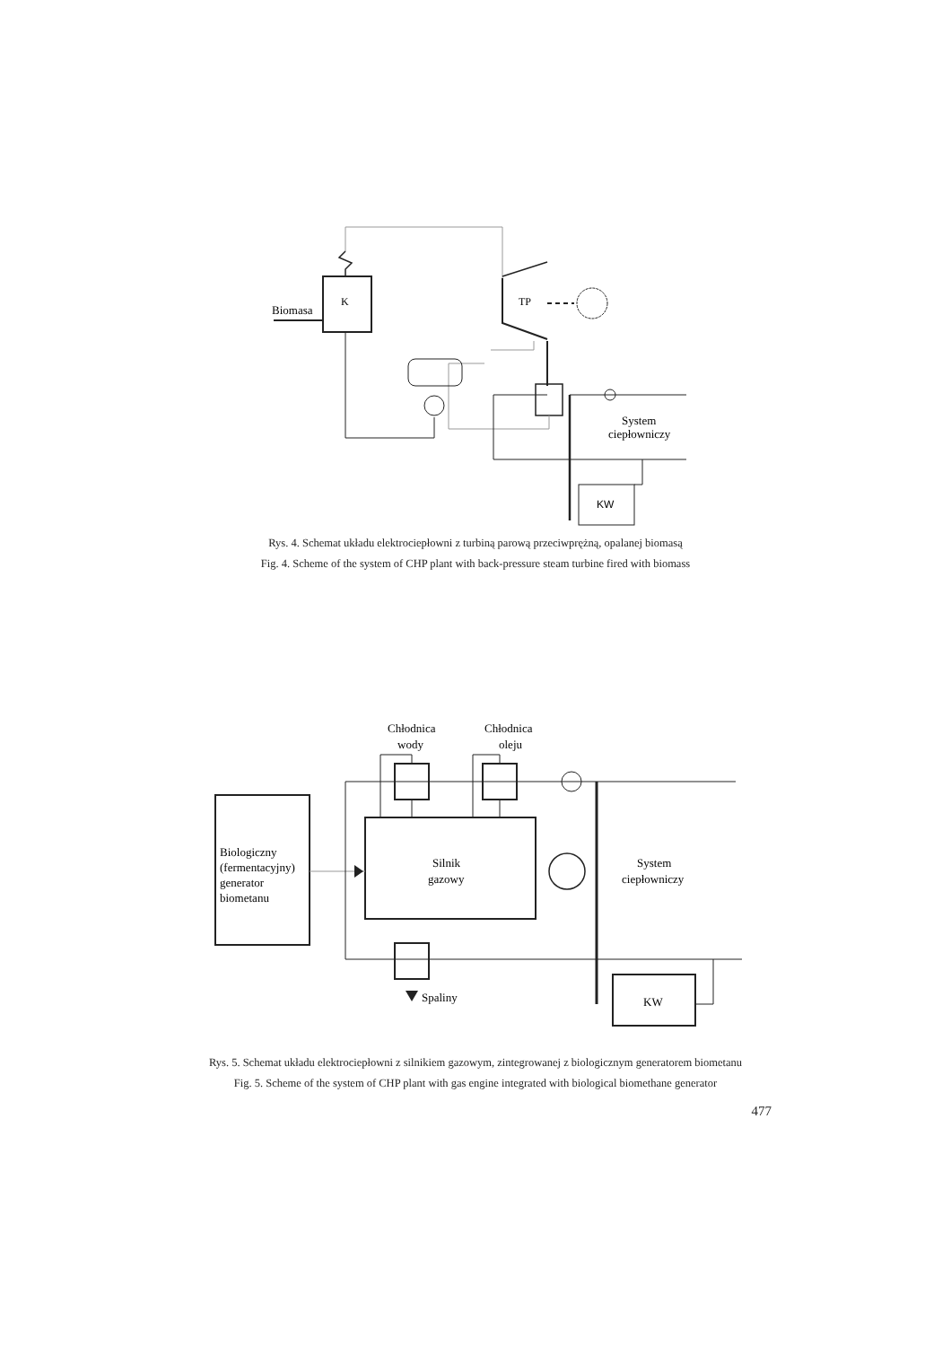Biomasa
K
TP
System
ciepłowniczy
KW
Rys. 4. Schemat układu elektrociepłowni z turbiną parową przeciwprężną, opalanej biomasą
Fig. 4. Scheme of the system of CHP plant with back-pressure steam turbine fired with biomass
Chłodnica
wody
Chłodnica
oleju
Biologiczny
(fermentacyjny)
generator
biometanu
Silnik
gazowy
System
ciepłowniczy
Spaliny
KW
Rys. 5. Schemat układu elektrociepłowni z silnikiem gazowym, zintegrowanej z biologicznym generatorem biometanu
Fig. 5. Scheme of the system of CHP plant with gas engine integrated with biological biomethane generator
477